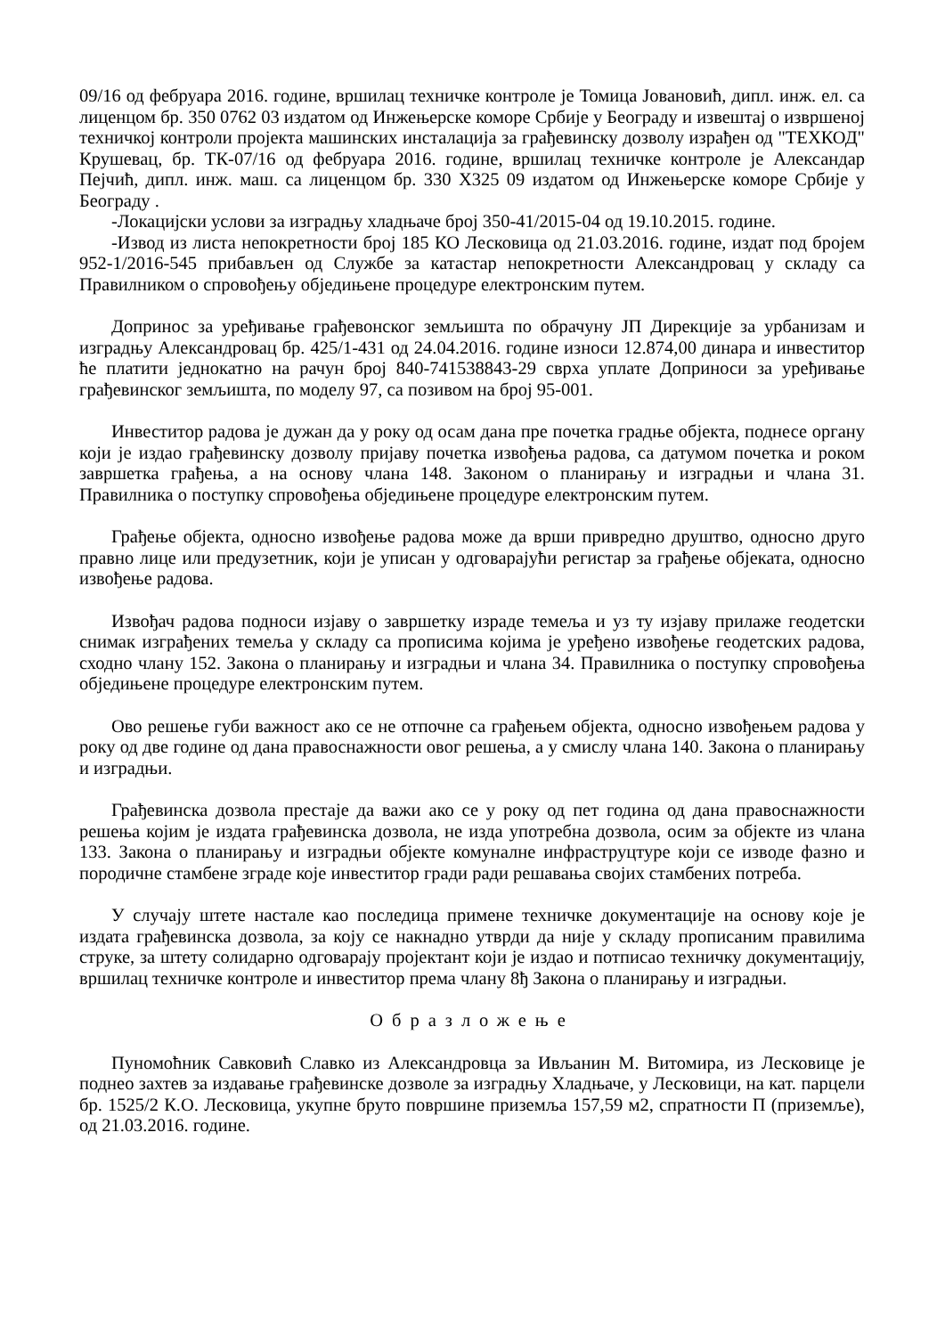09/16 од фебруара 2016. године, вршилац техничке контроле је Томица Јовановић, дипл. инж. ел. са лиценцом бр. 350 0762 03 издатом од Инжењерске коморе Србије у Београду и извештај о извршеној техничкој контроли пројекта машинских инсталација за грађевинску дозволу израђен од "ТЕХКОД" Крушевац, бр. ТК-07/16 од фебруара 2016. године, вршилац техничке контроле је Александар Пејчић, дипл. инж. маш. са лиценцом бр. 330 Х325 09 издатом од Инжењерске коморе Србије у Београду .
-Локацијски услови за изградњу хладњаче број 350-41/2015-04 од 19.10.2015. године.
-Извод из листа непокретности број 185 КО Лесковица од 21.03.2016. године, издат под бројем 952-1/2016-545 прибављен од Службе за катастар непокретности Александровац у складу са Правилником о спровођењу обједињене процедуре електронским путем.
Допринос за уређивање грађевонског земљишта по обрачуну ЈП Дирекције за урбанизам и изградњу Александровац бр. 425/1-431 од 24.04.2016. године износи 12.874,00 динара и инвеститор ће платити једнокатно на рачун број 840-741538843-29 сврха уплате Доприноси за уређивање грађевинског земљишта, по моделу 97, са позивом на број 95-001.
Инвеститор радова је дужан да у року од осам дана пре почетка градње објекта, поднесе органу који је издао грађевинску дозволу пријаву почетка извођења радова, са датумом почетка и роком завршетка грађења, а на основу члана 148. Законом о планирању и изградњи и члана 31. Правилника о поступку спровођења обједињене процедуре електронским путем.
Грађење објекта, односно извођење радова може да врши привредно друштво, односно друго правно лице или предузетник, који је уписан у одговарајући регистар за грађење објеката, односно извођење радова.
Извођач радова подноси изјаву о завршетку израде темеља и уз ту изјаву прилаже геодетски снимак изграђених темеља у складу са прописима којима је уређено извођење геодетских радова, сходно члану 152. Закона о планирању и изградњи и члана 34. Правилника о поступку спровођења обједињене процедуре електронским путем.
Ово решење губи важност ако се не отпочне са грађењем објекта, односно извођењем радова у року од две године од дана правоснажности овог решења, а у смислу члана 140. Закона о планирању и изградњи.
Грађевинска дозвола престаје да важи ако се у року од пет година од дана правоснажности решења којим је издата грађевинска дозвола, не изда употребна дозвола, осим за објекте из члана 133. Закона о планирању и изградњи објекте комуналне инфраструцтуре који се изводе фазно и породичне стамбене зграде које инвеститор гради ради решавања својих стамбених потреба.
У случају штете настале као последица примене техничке документације на основу које је издата грађевинска дозвола, за коју се накнадно утврди да није у складу прописаним правилима струке, за штету солидарно одговарају пројектант који је издао и потписао техничку документацију, вршилац техничке контроле и инвеститор према члану 8ђ Закона о планирању и изградњи.
Образложење
Пуномоћник Савковић Славко из Александровца за Ивљанин М. Витомира, из Лесковице је поднео захтев за издавање грађевинске дозволе за изградњу Хладњаче, у Лесковици, на кат. парцели бр. 1525/2 К.О. Лесковица, укупне бруто површине приземља 157,59 м2, спратности П (приземље), од 21.03.2016. године.